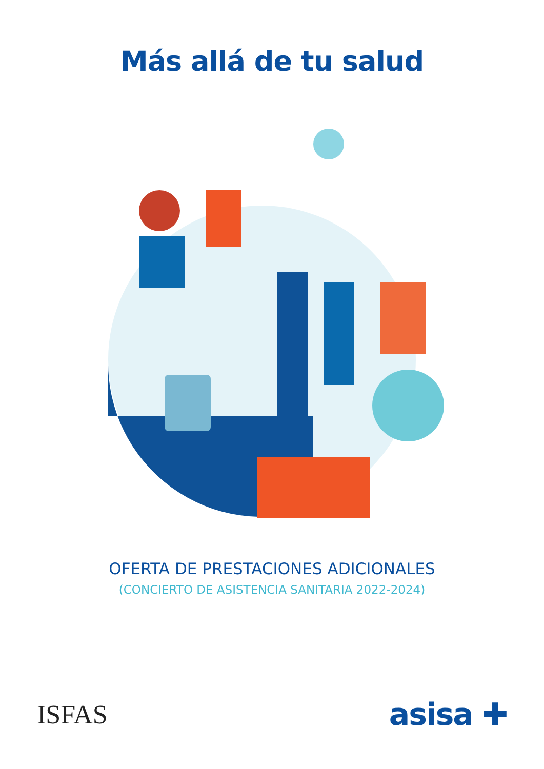Más allá de tu salud
OFERTA DE PRESTACIONES ADICIONALES
(CONCIERTO DE ASISTENCIA SANITARIA 2022-2024)
ISFAS asisa ✚